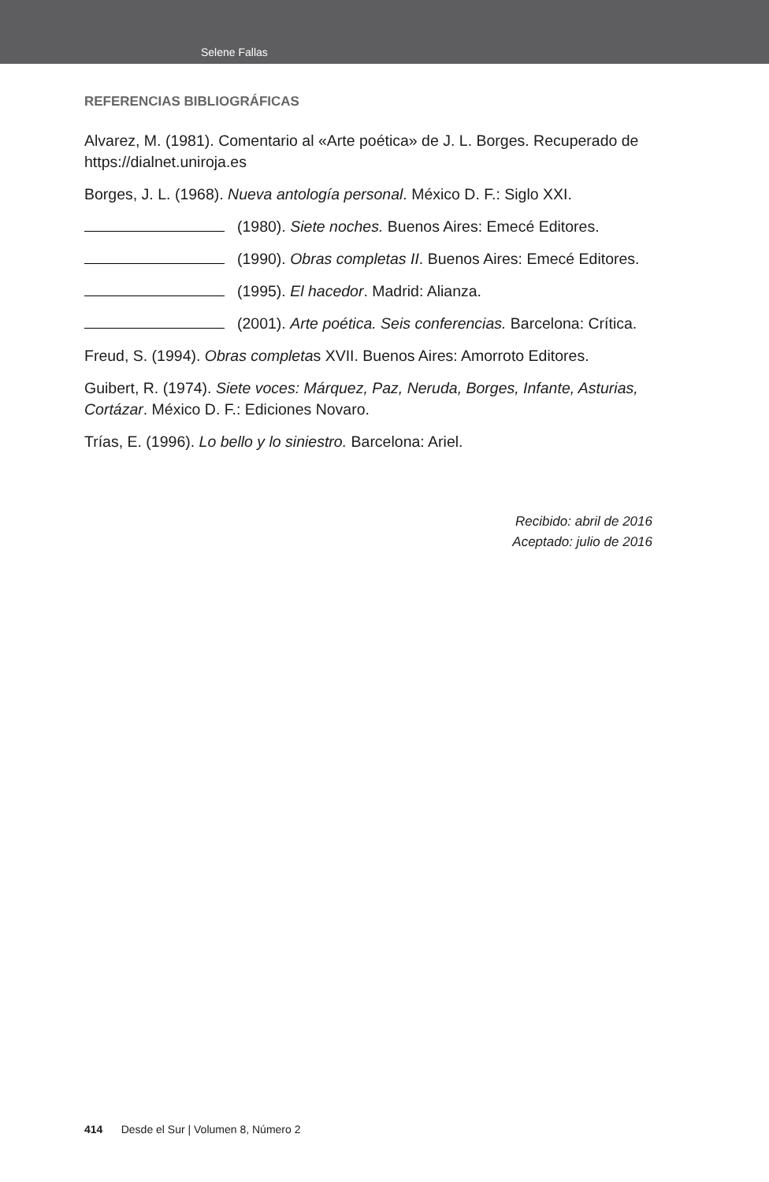Selene Fallas
REFERENCIAS BIBLIOGRÁFICAS
Alvarez, M. (1981). Comentario al «Arte poética» de J. L. Borges. Recuperado de https://dialnet.uniroja.es
Borges, J. L. (1968). Nueva antología personal. México D. F.: Siglo XXI.
(1980). Siete noches. Buenos Aires: Emecé Editores.
(1990). Obras completas II. Buenos Aires: Emecé Editores.
(1995). El hacedor. Madrid: Alianza.
(2001). Arte poética. Seis conferencias. Barcelona: Crítica.
Freud, S. (1994). Obras completas XVII. Buenos Aires: Amorroto Editores.
Guibert, R. (1974). Siete voces: Márquez, Paz, Neruda, Borges, Infante, Asturias, Cortázar. México D. F.: Ediciones Novaro.
Trías, E. (1996). Lo bello y lo siniestro. Barcelona: Ariel.
Recibido: abril de 2016
Aceptado: julio de 2016
414 Desde el Sur | Volumen 8, Número 2